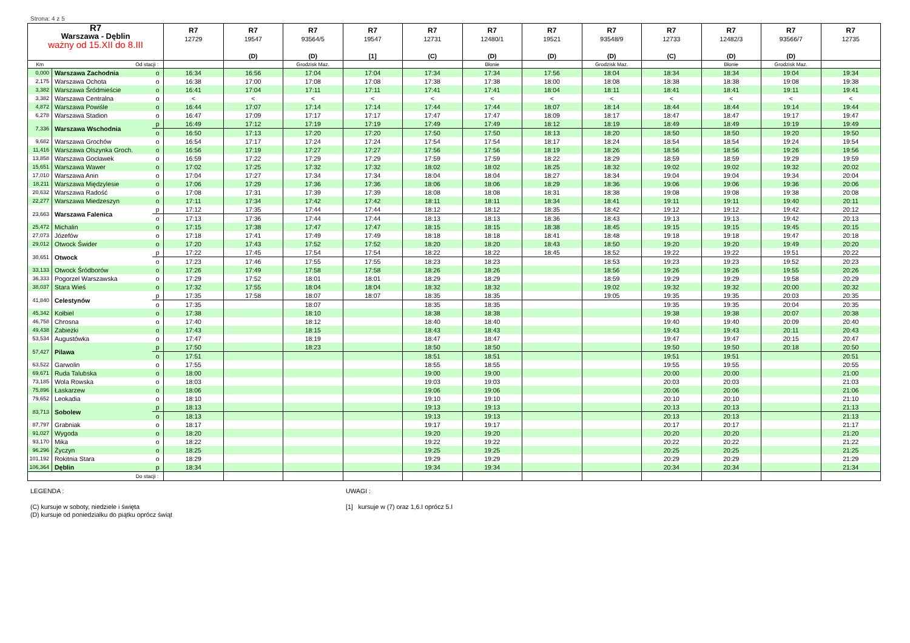Strona: 4 z 5
| R7 Warszawa - Dęblin ważny od 15.XII do 8.III | | | R7 12729 | R7 19547 (D) | R7 93564/5 (D) | R7 19547 [1] | R7 12731 (C) | R7 12480/1 (D) | R7 19521 (D) | R7 93548/9 (D) | R7 12733 (C) | R7 12482/3 (D) | R7 93566/7 (D) | R7 12735 |
| --- | --- | --- | --- | --- | --- | --- | --- | --- | --- | --- | --- | --- | --- | --- |
| Km | Od stacji : | | | | Grodzisk Maz. | | | Błonie | | Grodzisk Maz. | | Błonie | Grodzisk Maz. | |
| 0,000 | Warszawa Zachodnia | o | 16:34 | 16:56 | 17:04 | 17:04 | 17:34 | 17:34 | 17:56 | 18:04 | 18:34 | 18:34 | 19:04 | 19:34 |
| 2,175 | Warszawa Ochota | o | 16:38 | 17:00 | 17:08 | 17:08 | 17:38 | 17:38 | 18:00 | 18:08 | 18:38 | 18:38 | 19:08 | 19:38 |
| 3,382 | Warszawa Śródmieście | o | 16:41 | 17:04 | 17:11 | 17:11 | 17:41 | 17:41 | 18:04 | 18:11 | 18:41 | 18:41 | 19:11 | 19:41 |
| 3,382 | Warszawa Centralna | o | < | < | < | < | < | < | < | < | < | < | < | < |
| 4,872 | Warszawa Powiśle | o | 16:44 | 17:07 | 17:14 | 17:14 | 17:44 | 17:44 | 18:07 | 18:14 | 18:44 | 18:44 | 19:14 | 19:44 |
| 6,278 | Warszawa Stadion | o | 16:47 | 17:09 | 17:17 | 17:17 | 17:47 | 17:47 | 18:09 | 18:17 | 18:47 | 18:47 | 19:17 | 19:47 |
| 7,336 | Warszawa Wschodnia | p | 16:49 | 17:12 | 17:19 | 17:19 | 17:49 | 17:49 | 18:12 | 18:19 | 18:49 | 18:49 | 19:19 | 19:49 |
| | | o | 16:50 | 17:13 | 17:20 | 17:20 | 17:50 | 17:50 | 18:13 | 18:20 | 18:50 | 18:50 | 19:20 | 19:50 |
| 9,682 | Warszawa Grochów | o | 16:54 | 17:17 | 17:24 | 17:24 | 17:54 | 17:54 | 18:17 | 18:24 | 18:54 | 18:54 | 19:24 | 19:54 |
| 11,416 | Warszawa Olszynka Groch. | o | 16:56 | 17:19 | 17:27 | 17:27 | 17:56 | 17:56 | 18:19 | 18:26 | 18:56 | 18:56 | 19:26 | 19:56 |
| 13,858 | Warszawa Gocławek | o | 16:59 | 17:22 | 17:29 | 17:29 | 17:59 | 17:59 | 18:22 | 18:29 | 18:59 | 18:59 | 19:29 | 19:59 |
| 15,651 | Warszawa Wawer | o | 17:02 | 17:25 | 17:32 | 17:32 | 18:02 | 18:02 | 18:25 | 18:32 | 19:02 | 19:02 | 19:32 | 20:02 |
| 17,010 | Warszawa Anin | o | 17:04 | 17:27 | 17:34 | 17:34 | 18:04 | 18:04 | 18:27 | 18:34 | 19:04 | 19:04 | 19:34 | 20:04 |
| 18,211 | Warszawa Międzylesie | o | 17:06 | 17:29 | 17:36 | 17:36 | 18:06 | 18:06 | 18:29 | 18:36 | 19:06 | 19:06 | 19:36 | 20:06 |
| 20,632 | Warszawa Radość | o | 17:08 | 17:31 | 17:39 | 17:39 | 18:08 | 18:08 | 18:31 | 18:38 | 19:08 | 19:08 | 19:38 | 20:08 |
| 22,277 | Warszawa Miedzeszyn | o | 17:11 | 17:34 | 17:42 | 17:42 | 18:11 | 18:11 | 18:34 | 18:41 | 19:11 | 19:11 | 19:40 | 20:11 |
| 23,663 | Warszawa Falenica | p | 17:12 | 17:35 | 17:44 | 17:44 | 18:12 | 18:12 | 18:35 | 18:42 | 19:12 | 19:12 | 19:42 | 20:12 |
| | | o | 17:13 | 17:36 | 17:44 | 17:44 | 18:13 | 18:13 | 18:36 | 18:43 | 19:13 | 19:13 | 19:42 | 20:13 |
| 25,472 | Michalin | o | 17:15 | 17:38 | 17:47 | 17:47 | 18:15 | 18:15 | 18:38 | 18:45 | 19:15 | 19:15 | 19:45 | 20:15 |
| 27,073 | Józefów | o | 17:18 | 17:41 | 17:49 | 17:49 | 18:18 | 18:18 | 18:41 | 18:48 | 19:18 | 19:18 | 19:47 | 20:18 |
| 29,012 | Otwock Świder | o | 17:20 | 17:43 | 17:52 | 17:52 | 18:20 | 18:20 | 18:43 | 18:50 | 19:20 | 19:20 | 19:49 | 20:20 |
| 30,651 | Otwock | p | 17:22 | 17:45 | 17:54 | 17:54 | 18:22 | 18:22 | 18:45 | 18:52 | 19:22 | 19:22 | 19:51 | 20:22 |
| | | o | 17:23 | 17:46 | 17:55 | 17:55 | 18:23 | 18:23 | | 18:53 | 19:23 | 19:23 | 19:52 | 20:23 |
| 33,133 | Otwock Śródborów | o | 17:26 | 17:49 | 17:58 | 17:58 | 18:26 | 18:26 | | 18:56 | 19:26 | 19:26 | 19:55 | 20:26 |
| 36,333 | Pogorzel Warszawska | o | 17:29 | 17:52 | 18:01 | 18:01 | 18:29 | 18:29 | | 18:59 | 19:29 | 19:29 | 19:58 | 20:29 |
| 38,037 | Stara Wieś | o | 17:32 | 17:55 | 18:04 | 18:04 | 18:32 | 18:32 | | 19:02 | 19:32 | 19:32 | 20:00 | 20:32 |
| 41,840 | Celestynów | p | 17:35 | 17:58 | 18:07 | 18:07 | 18:35 | 18:35 | | 19:05 | 19:35 | 19:35 | 20:03 | 20:35 |
| | | o | 17:35 | | 18:07 | | 18:35 | 18:35 | | | 19:35 | 19:35 | 20:04 | 20:35 |
| 45,342 | Kołbiel | o | 17:38 | | 18:10 | | 18:38 | 18:38 | | | 19:38 | 19:38 | 20:07 | 20:38 |
| 46,758 | Chrosna | o | 17:40 | | 18:12 | | 18:40 | 18:40 | | | 19:40 | 19:40 | 20:09 | 20:40 |
| 49,438 | Zabieżki | o | 17:43 | | 18:15 | | 18:43 | 18:43 | | | 19:43 | 19:43 | 20:11 | 20:43 |
| 53,534 | Augustówka | o | 17:47 | | 18:19 | | 18:47 | 18:47 | | | 19:47 | 19:47 | 20:15 | 20:47 |
| 57,427 | Pilawa | p | 17:50 | | 18:23 | | 18:50 | 18:50 | | | 19:50 | 19:50 | 20:18 | 20:50 |
| | | o | 17:51 | | | | 18:51 | 18:51 | | | 19:51 | 19:51 | | 20:51 |
| 63,522 | Garwolin | o | 17:55 | | | | 18:55 | 18:55 | | | 19:55 | 19:55 | | 20:55 |
| 69,671 | Ruda Talubska | o | 18:00 | | | | 19:00 | 19:00 | | | 20:00 | 20:00 | | 21:00 |
| 73,185 | Wola Rowska | o | 18:03 | | | | 19:03 | 19:03 | | | 20:03 | 20:03 | | 21:03 |
| 75,896 | Łaskarzew | o | 18:06 | | | | 19:06 | 19:06 | | | 20:06 | 20:06 | | 21:06 |
| 79,652 | Leokadia | o | 18:10 | | | | 19:10 | 19:10 | | | 20:10 | 20:10 | | 21:10 |
| 83,713 | Sobolew | p | 18:13 | | | | 19:13 | 19:13 | | | 20:13 | 20:13 | | 21:13 |
| | | o | 18:13 | | | | 19:13 | 19:13 | | | 20:13 | 20:13 | | 21:13 |
| 87,797 | Grabniak | o | 18:17 | | | | 19:17 | 19:17 | | | 20:17 | 20:17 | | 21:17 |
| 91,027 | Wygoda | o | 18:20 | | | | 19:20 | 19:20 | | | 20:20 | 20:20 | | 21:20 |
| 93,170 | Mika | o | 18:22 | | | | 19:22 | 19:22 | | | 20:22 | 20:22 | | 21:22 |
| 96,296 | Życzyn | o | 18:25 | | | | 19:25 | 19:25 | | | 20:25 | 20:25 | | 21:25 |
| 101,192 | Rokitnia Stara | o | 18:29 | | | | 19:29 | 19:29 | | | 20:29 | 20:29 | | 21:29 |
| 106,364 | Dęblin | p | 18:34 | | | | 19:34 | 19:34 | | | 20:34 | 20:34 | | 21:34 |
| | Do stacji : | | | | | | | | | | | | | |
LEGENDA :
(C) kursuje w soboty, niedziele i święta
(D) kursuje od poniedziałku do piątku oprócz świąt
UWAGI :
[1] kursuje w (7) oraz 1,6.I oprócz 5.I